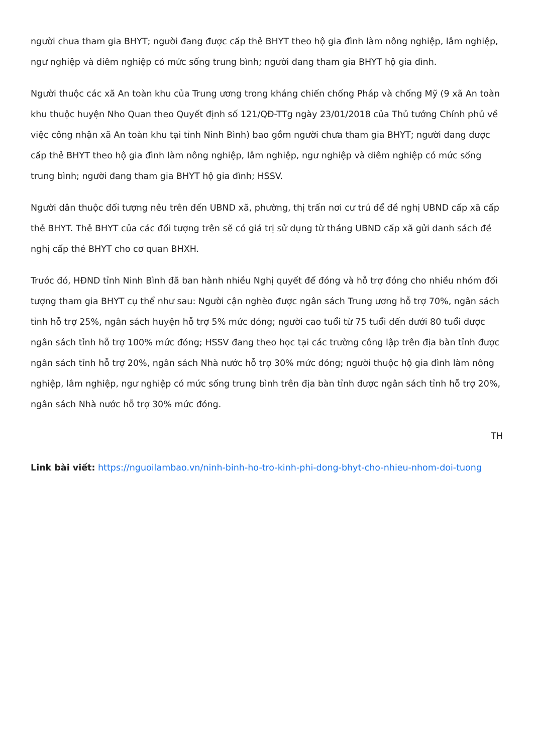người chưa tham gia BHYT; người đang được cấp thẻ BHYT theo hộ gia đình làm nông nghiệp, lâm nghiệp, ngư nghiệp và diêm nghiệp có mức sống trung bình; người đang tham gia BHYT hộ gia đình.
Người thuộc các xã An toàn khu của Trung ương trong kháng chiến chống Pháp và chống Mỹ (9 xã An toàn khu thuộc huyện Nho Quan theo Quyết định số 121/QĐ-TTg ngày 23/01/2018 của Thủ tướng Chính phủ về việc công nhận xã An toàn khu tại tỉnh Ninh Bình) bao gồm người chưa tham gia BHYT; người đang được cấp thẻ BHYT theo hộ gia đình làm nông nghiệp, lâm nghiệp, ngư nghiệp và diêm nghiệp có mức sống trung bình; người đang tham gia BHYT hộ gia đình; HSSV.
Người dân thuộc đối tượng nêu trên đến UBND xã, phường, thị trấn nơi cư trú để đề nghị UBND cấp xã cấp thẻ BHYT. Thẻ BHYT của các đối tượng trên sẽ có giá trị sử dụng từ tháng UBND cấp xã gửi danh sách đề nghị cấp thẻ BHYT cho cơ quan BHXH.
Trước đó, HĐND tỉnh Ninh Bình đã ban hành nhiều Nghị quyết để đóng và hỗ trợ đóng cho nhiều nhóm đối tượng tham gia BHYT cụ thể như sau: Người cận nghèo được ngân sách Trung ương hỗ trợ 70%, ngân sách tỉnh hỗ trợ 25%, ngân sách huyện hỗ trợ 5% mức đóng; người cao tuổi từ 75 tuổi đến dưới 80 tuổi được ngân sách tỉnh hỗ trợ 100% mức đóng; HSSV đang theo học tại các trường công lập trên địa bàn tỉnh được ngân sách tỉnh hỗ trợ 20%, ngân sách Nhà nước hỗ trợ 30% mức đóng; người thuộc hộ gia đình làm nông nghiệp, lâm nghiệp, ngư nghiệp có mức sống trung bình trên địa bàn tỉnh được ngân sách tỉnh hỗ trợ 20%, ngân sách Nhà nước hỗ trợ 30% mức đóng.
TH
Link bài viết: https://nguoilambao.vn/ninh-binh-ho-tro-kinh-phi-dong-bhyt-cho-nhieu-nhom-doi-tuong